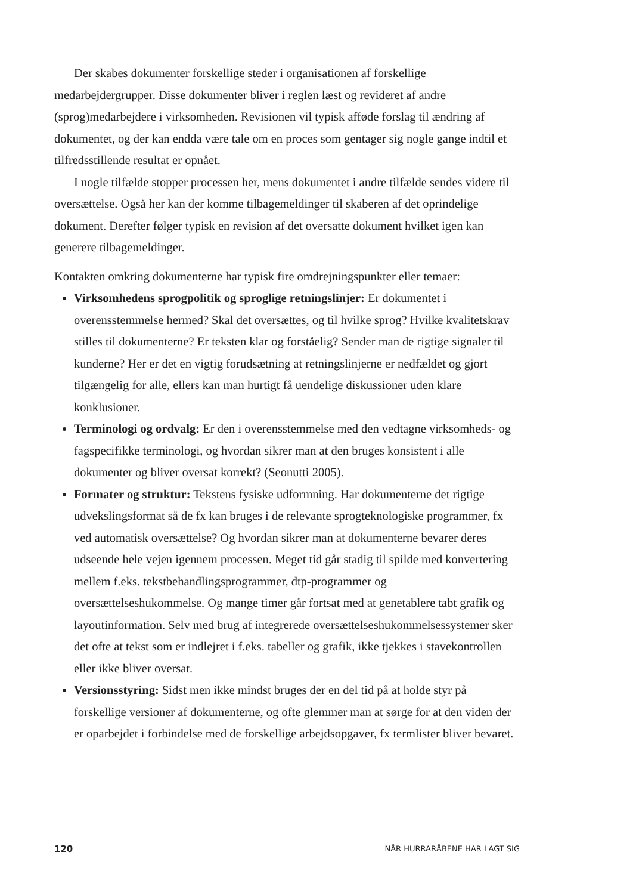Der skabes dokumenter forskellige steder i organisationen af forskellige medarbejdergrupper. Disse dokumenter bliver i reglen læst og revideret af andre (sprog)medarbejdere i virksomheden. Revisionen vil typisk afføde forslag til ændring af dokumentet, og der kan endda være tale om en proces som gentager sig nogle gange indtil et tilfredsstillende resultat er opnået.
I nogle tilfælde stopper processen her, mens dokumentet i andre tilfælde sendes videre til oversættelse. Også her kan der komme tilbagemeldinger til skaberen af det oprindelige dokument. Derefter følger typisk en revision af det oversatte dokument hvilket igen kan generere tilbagemeldinger.
Kontakten omkring dokumenterne har typisk fire omdrejningspunkter eller temaer:
Virksomhedens sprogpolitik og sproglige retningslinjer: Er dokumentet i overensstemmelse hermed? Skal det oversættes, og til hvilke sprog? Hvilke kvalitetskrav stilles til dokumenterne? Er teksten klar og forståelig? Sender man de rigtige signaler til kunderne? Her er det en vigtig forudsætning at retningslinjerne er nedfældet og gjort tilgængelig for alle, ellers kan man hurtigt få uendelige diskussioner uden klare konklusioner.
Terminologi og ordvalg: Er den i overensstemmelse med den vedtagne virksomheds- og fagspecifikke terminologi, og hvordan sikrer man at den bruges konsistent i alle dokumenter og bliver oversat korrekt? (Seonutti 2005).
Formater og struktur: Tekstens fysiske udformning. Har dokumenterne det rigtige udvekslingsformat så de fx kan bruges i de relevante sprogteknologiske programmer, fx ved automatisk oversættelse? Og hvordan sikrer man at dokumenterne bevarer deres udseende hele vejen igennem processen. Meget tid går stadig til spilde med konvertering mellem f.eks. tekstbehandlingsprogrammer, dtp-programmer og oversættelseshukommelse. Og mange timer går fortsat med at genetablere tabt grafik og layoutinformation. Selv med brug af integrerede oversættelseshukommelsessystemer sker det ofte at tekst som er indlejret i f.eks. tabeller og grafik, ikke tjekkes i stavekontrollen eller ikke bliver oversat.
Versionsstyring: Sidst men ikke mindst bruges der en del tid på at holde styr på forskellige versioner af dokumenterne, og ofte glemmer man at sørge for at den viden der er oparbejdet i forbindelse med de forskellige arbejdsopgaver, fx termlister bliver bevaret.
120 NÅR HURRARÅBENE HAR LAGT SIG